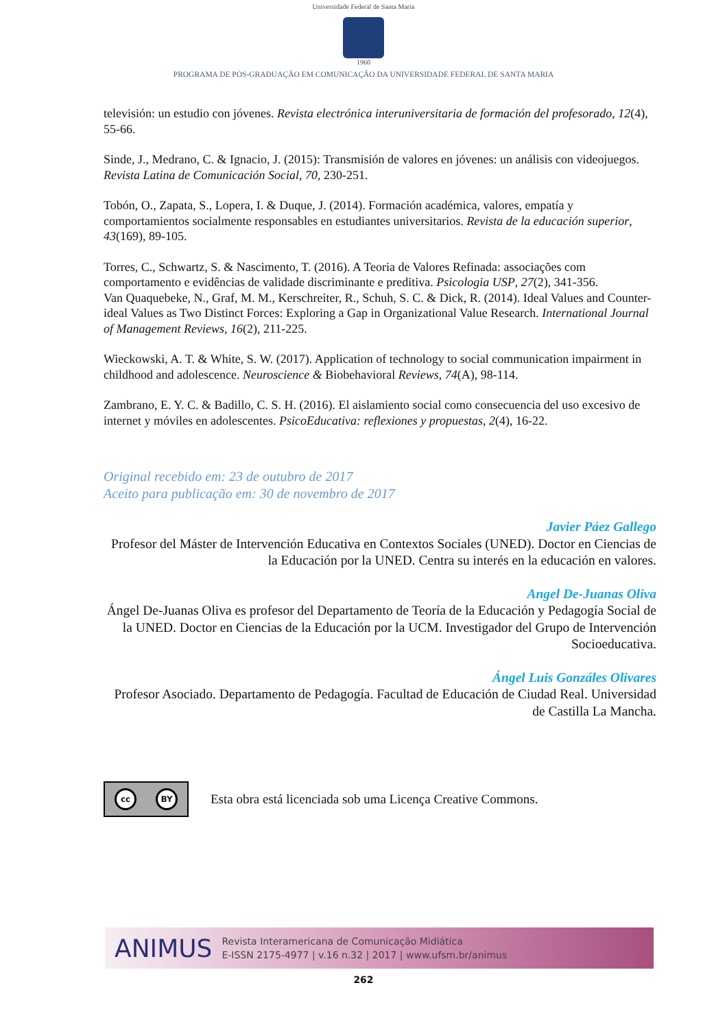Universidade Federal de Santa Maria
1960
PROGRAMA DE PÓS-GRADUAÇÃO EM COMUNICAÇÃO DA UNIVERSIDADE FEDERAL DE SANTA MARIA
televisión: un estudio con jóvenes. Revista electrónica interuniversitaria de formación del profesorado, 12(4), 55-66.
Sinde, J., Medrano, C. & Ignacio, J. (2015): Transmisión de valores en jóvenes: un análisis con videojuegos. Revista Latina de Comunicación Social, 70, 230-251.
Tobón, O., Zapata, S., Lopera, I. & Duque, J. (2014). Formación académica, valores, empatía y comportamientos socialmente responsables en estudiantes universitarios. Revista de la educación superior, 43(169), 89-105.
Torres, C., Schwartz, S. & Nascimento, T. (2016). A Teoria de Valores Refinada: associações com comportamento e evidências de validade discriminante e preditiva. Psicologia USP, 27(2), 341-356.
Van Quaquebeke, N., Graf, M. M., Kerschreiter, R., Schuh, S. C. & Dick, R. (2014). Ideal Values and Counter-ideal Values as Two Distinct Forces: Exploring a Gap in Organizational Value Research. International Journal of Management Reviews, 16(2), 211-225.
Wieckowski, A. T. & White, S. W. (2017). Application of technology to social communication impairment in childhood and adolescence. Neuroscience & Biobehavioral Reviews, 74(A), 98-114.
Zambrano, E. Y. C. & Badillo, C. S. H. (2016). El aislamiento social como consecuencia del uso excesivo de internet y móviles en adolescentes. PsicoEducativa: reflexiones y propuestas, 2(4), 16-22.
Original recebido em: 23 de outubro de 2017
Aceito para publicação em: 30 de novembro de 2017
Javier Páez Gallego
Profesor del Máster de Intervención Educativa en Contextos Sociales (UNED). Doctor en Ciencias de la Educación por la UNED. Centra su interés en la educación en valores.
Angel De-Juanas Oliva
Ángel De-Juanas Oliva es profesor del Departamento de Teoría de la Educación y Pedagogía Social de la UNED. Doctor en Ciencias de la Educación por la UCM. Investigador del Grupo de Intervención Socioeducativa.
Ángel Luis Gonzáles Olivares
Profesor Asociado. Departamento de Pedagogía. Facultad de Educación de Ciudad Real. Universidad de Castilla La Mancha.
cc BY
Esta obra está licenciada sob uma Licença Creative Commons.
ANIMUS Revista Interamericana de Comunicação Midiática
E-ISSN 2175-4977 | v.16 n.32 | 2017 | www.ufsm.br/animus
262